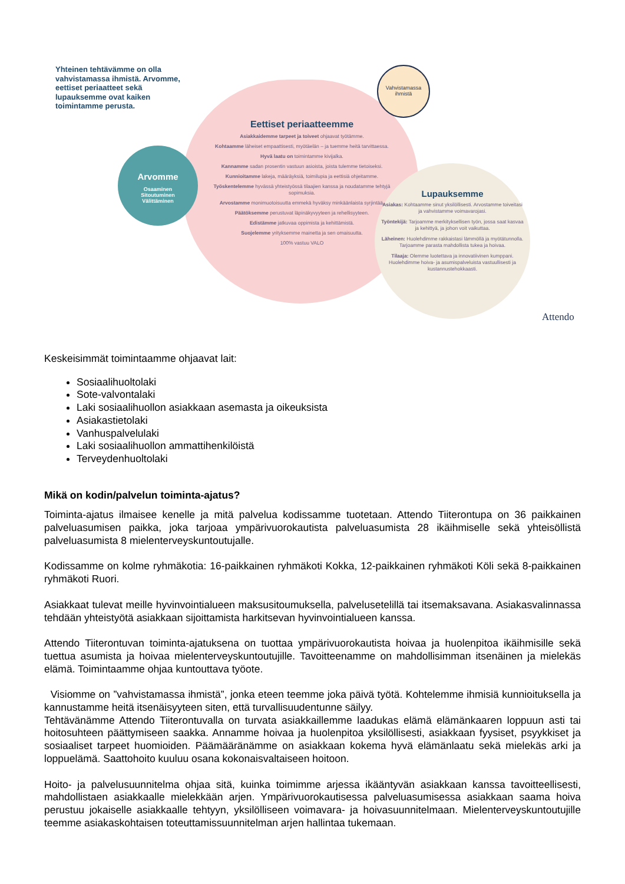Yhteinen tehtävämme on olla vahvistamassa ihmistä. Arvomme, eettiset periaatteet sekä lupauksemme ovat kaiken toimintamme perusta.
Eettiset periaatteemme
Asiakkaidemme tarpeet ja toiveet ohjaavat työtämme.
Kohtaamme läheiset empaattisesti, myötäelän – ja tuemme heitä tarvittaessa.
Hyvä laatu on toimintamme kivijalka.
Kannamme sadan prosentin vastuun asioista, joista tulemme tietoiseksi.
Kunnioitamme lakeja, määräyksiä, toimilupia ja eettisiä ohjeitamme.
Työskentelemme hyvässä yhteistyössä tilaajien kanssa ja noudatamme tehtyjä sopimuksia.
Arvostamme monimuotoisuutta emmekä hyväksy minkäänlaista syrjintää.
Päätöksemme perustuvat läpinäkyvyyteen ja rehellisyyteen.
Edistämme jatkuvaa oppimista ja kehittämistä.
Suojelemme yrityksemme mainetta ja sen omaisuutta.
100% vastuu VALO
Arvomme
Osaaminen
Sitoutuminen
Välittäminen
Vahvistamassa ihmistä
Lupauksemme
Asiakas: Kohtaamme sinut yksilöllisesti. Arvostamme toiveitasi ja vahvistamme voimavarojasi.
Työntekijä: Tarjoamme merkityksellisen työn, jossa saat kasvaa ja kehittyä, ja johon voit vaikuttaa.
Läheinen: Huolehdimme rakkaistasi lämmöllä ja myötätunnolla. Tarjoamme parasta mahdollista tukea ja hoivaa.
Tilaaja: Olemme luotettava ja innovatiivinen kumppani. Huolehdimme hoiva- ja asumispalveluista vastuullisesti ja kustannustehokkaasti.
Attendo
Keskeisimmät toimintaamme ohjaavat lait:
Sosiaalihuoltolaki
Sote-valvontalaki
Laki sosiaalihuollon asiakkaan asemasta ja oikeuksista
Asiakastietolaki
Vanhuspalvelulaki
Laki sosiaalihuollon ammattihenkilöistä
Terveydenhuoltolaki
Mikä on kodin/palvelun toiminta-ajatus?
Toiminta-ajatus ilmaisee kenelle ja mitä palvelua kodissamme tuotetaan. Attendo Tiiterontupa on 36 paikkainen palveluasumisen paikka, joka tarjoaa ympärivuorokautista palveluasumista 28 ikäihmiselle sekä yhteisöllistä palveluasumista 8 mielenterveyskuntoutujalle.
Kodissamme on kolme ryhmäkotia: 16-paikkainen ryhmäkoti Kokka, 12-paikkainen ryhmäkoti Köli sekä 8-paikkainen ryhmäkoti Ruori.
Asiakkaat tulevat meille hyvinvointialueen maksusitoumuksella, palvelusetelillä tai itsemaksavana. Asiakasvalinnassa tehdään yhteistyötä asiakkaan sijoittamista harkitsevan hyvinvointialueen kanssa.
Attendo Tiiterontuvan toiminta-ajatuksena on tuottaa ympärivuorokautista hoivaa ja huolenpitoa ikäihmisille sekä tuettua asumista ja hoivaa mielenterveyskuntoutujille. Tavoitteenamme on mahdollisimman itsenäinen ja mielekäs elämä. Toimintaamme ohjaa kuntouttava työote.
Visiomme on ”vahvistamassa ihmistä”, jonka eteen teemme joka päivä työtä. Kohtelemme ihmisiä kunnioituksella ja kannustamme heitä itsenäisyyteen siten, että turvallisuudentunne säilyy.
Tehtävänämme Attendo Tiiterontuvalla on turvata asiakkaillemme laadukas elämä elämänkaaren loppuun asti tai hoitosuhteen päättymiseen saakka. Annamme hoivaa ja huolenpitoa yksilöllisesti, asiakkaan fyysiset, psyykkiset ja sosiaaliset tarpeet huomioiden. Päämääränämme on asiakkaan kokema hyvä elämänlaatu sekä mielekäs arki ja loppuelämä. Saattohoito kuuluu osana kokonaisvaltaiseen hoitoon.
Hoito- ja palvelusuunnitelma ohjaa sitä, kuinka toimimme arjessa ikääntyvän asiakkaan kanssa tavoitteellisesti, mahdollistaen asiakkaalle mielekkään arjen. Ympärivuorokautisessa palveluasumisessa asiakkaan saama hoiva perustuu jokaiselle asiakkaalle tehtyyn, yksilölliseen voimavara- ja hoivasuunnitelmaan. Mielenterveyskuntoutujille teemme asiakaskohtaisen toteuttamissuunnitelman arjen hallintaa tukemaan.